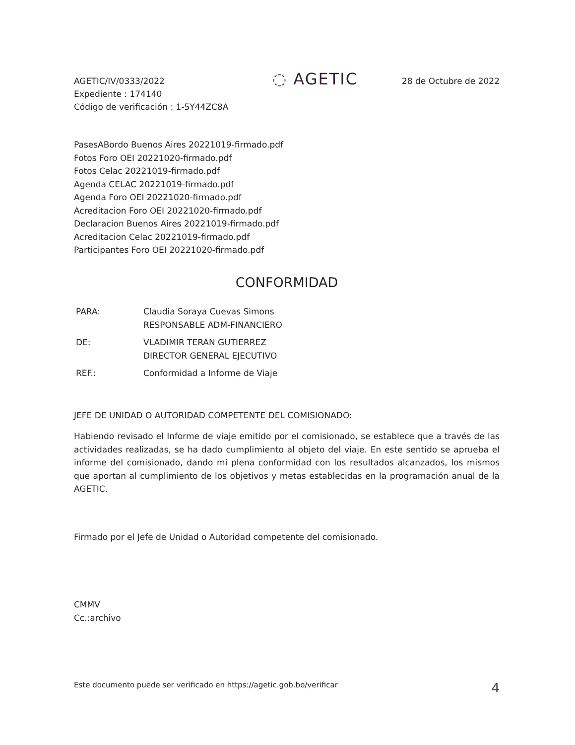AGETIC/IV/0333/2022
Expediente : 174140
Código de verificación : 1-5Y44ZC8A
◌ AGETIC
28 de Octubre de 2022
PasesABordo Buenos Aires 20221019-firmado.pdf
Fotos Foro OEI 20221020-firmado.pdf
Fotos Celac 20221019-firmado.pdf
Agenda CELAC 20221019-firmado.pdf
Agenda Foro OEI 20221020-firmado.pdf
Acreditacion Foro OEI 20221020-firmado.pdf
Declaracion Buenos Aires 20221019-firmado.pdf
Acreditacion Celac 20221019-firmado.pdf
Participantes Foro OEI 20221020-firmado.pdf
CONFORMIDAD
| PARA: | Claudia Soraya Cuevas Simons RESPONSABLE ADM-FINANCIERO |
| DE: | VLADIMIR TERAN GUTIERREZ DIRECTOR GENERAL EJECUTIVO |
| REF.: | Conformidad a Informe de Viaje |
JEFE DE UNIDAD O AUTORIDAD COMPETENTE DEL COMISIONADO:
Habiendo revisado el Informe de viaje emitido por el comisionado, se establece que a través de las actividades realizadas, se ha dado cumplimiento al objeto del viaje. En este sentido se aprueba el informe del comisionado, dando mi plena conformidad con los resultados alcanzados, los mismos que aportan al cumplimiento de los objetivos y metas establecidas en la programación anual de la AGETIC.
Firmado por el Jefe de Unidad o Autoridad competente del comisionado.
CMMV
Cc.:archivo
Este documento puede ser verificado en https://agetic.gob.bo/verificar 4